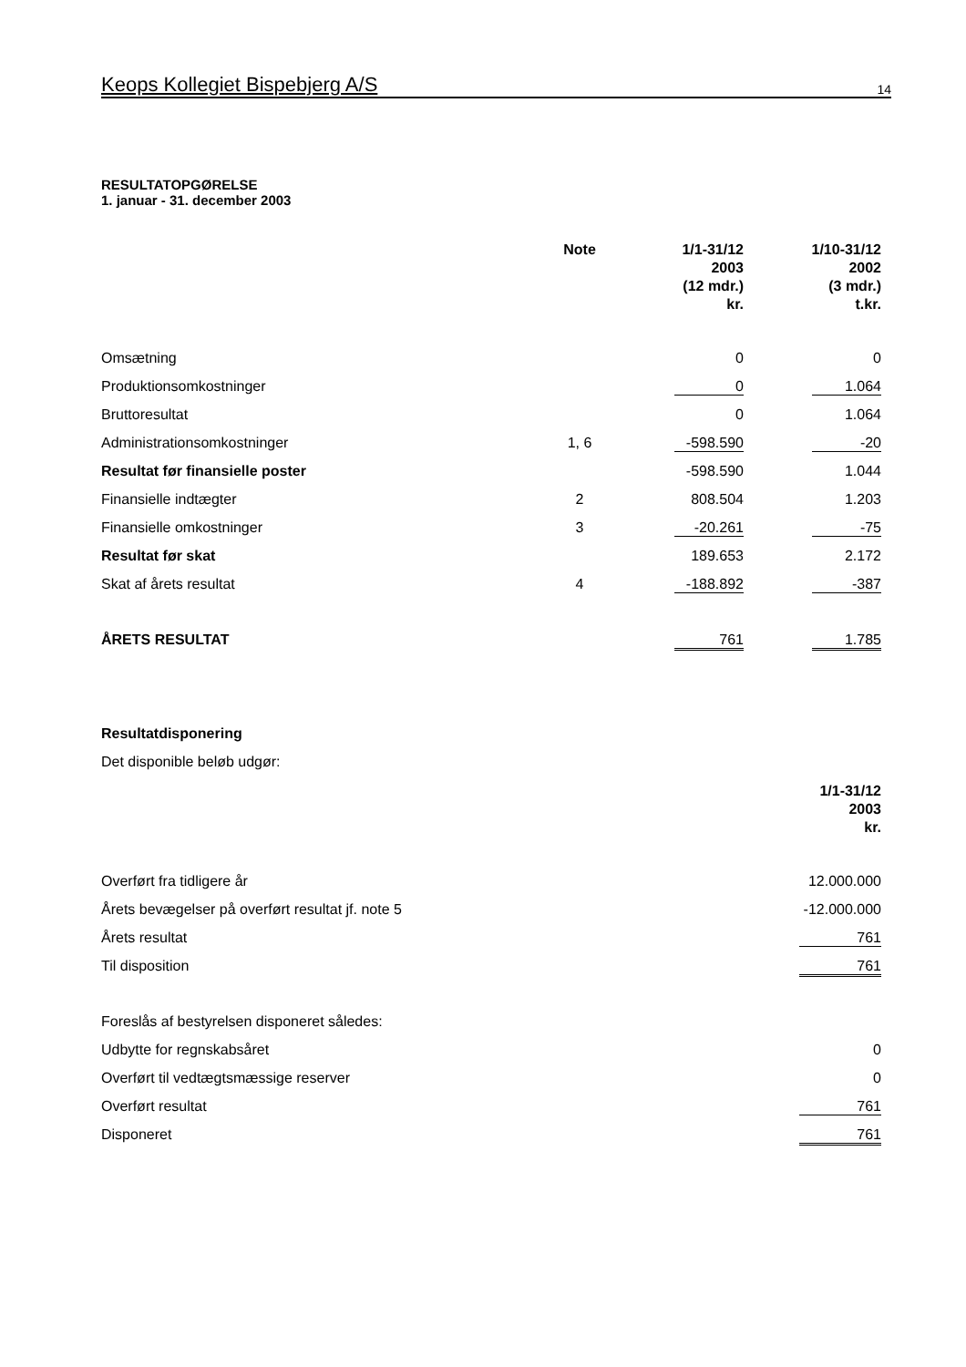Keops Kollegiet Bispebjerg A/S 14
RESULTATOPGØRELSE
1. januar - 31. december 2003
| | Note | 1/1-31/12 2003 (12 mdr.) kr. | 1/10-31/12 2002 (3 mdr.) t.kr. |
| --- | --- | --- | --- |
| Omsætning | | 0 | 0 |
| Produktionsomkostninger | | 0 | 1.064 |
| Bruttoresultat | | 0 | 1.064 |
| Administrationsomkostninger | 1, 6 | -598.590 | -20 |
| Resultat før finansielle poster | | -598.590 | 1.044 |
| Finansielle indtægter | 2 | 808.504 | 1.203 |
| Finansielle omkostninger | 3 | -20.261 | -75 |
| Resultat før skat | | 189.653 | 2.172 |
| Skat af årets resultat | 4 | -188.892 | -387 |
| ÅRETS RESULTAT | | 761 | 1.785 |
| Resultatdisponering | |
| Det disponible beløb udgør: | |
| | 1/1-31/12 2003 kr. |
| Overført fra tidligere år | 12.000.000 |
| Årets bevægelser på overført resultat jf. note 5 | -12.000.000 |
| Årets resultat | 761 |
| Til disposition | 761 |
| Foreslås af bestyrelsen disponeret således: | |
| Udbytte for regnskabsåret | 0 |
| Overført til vedtægtsmæssige reserver | 0 |
| Overført resultat | 761 |
| Disponeret | 761 |